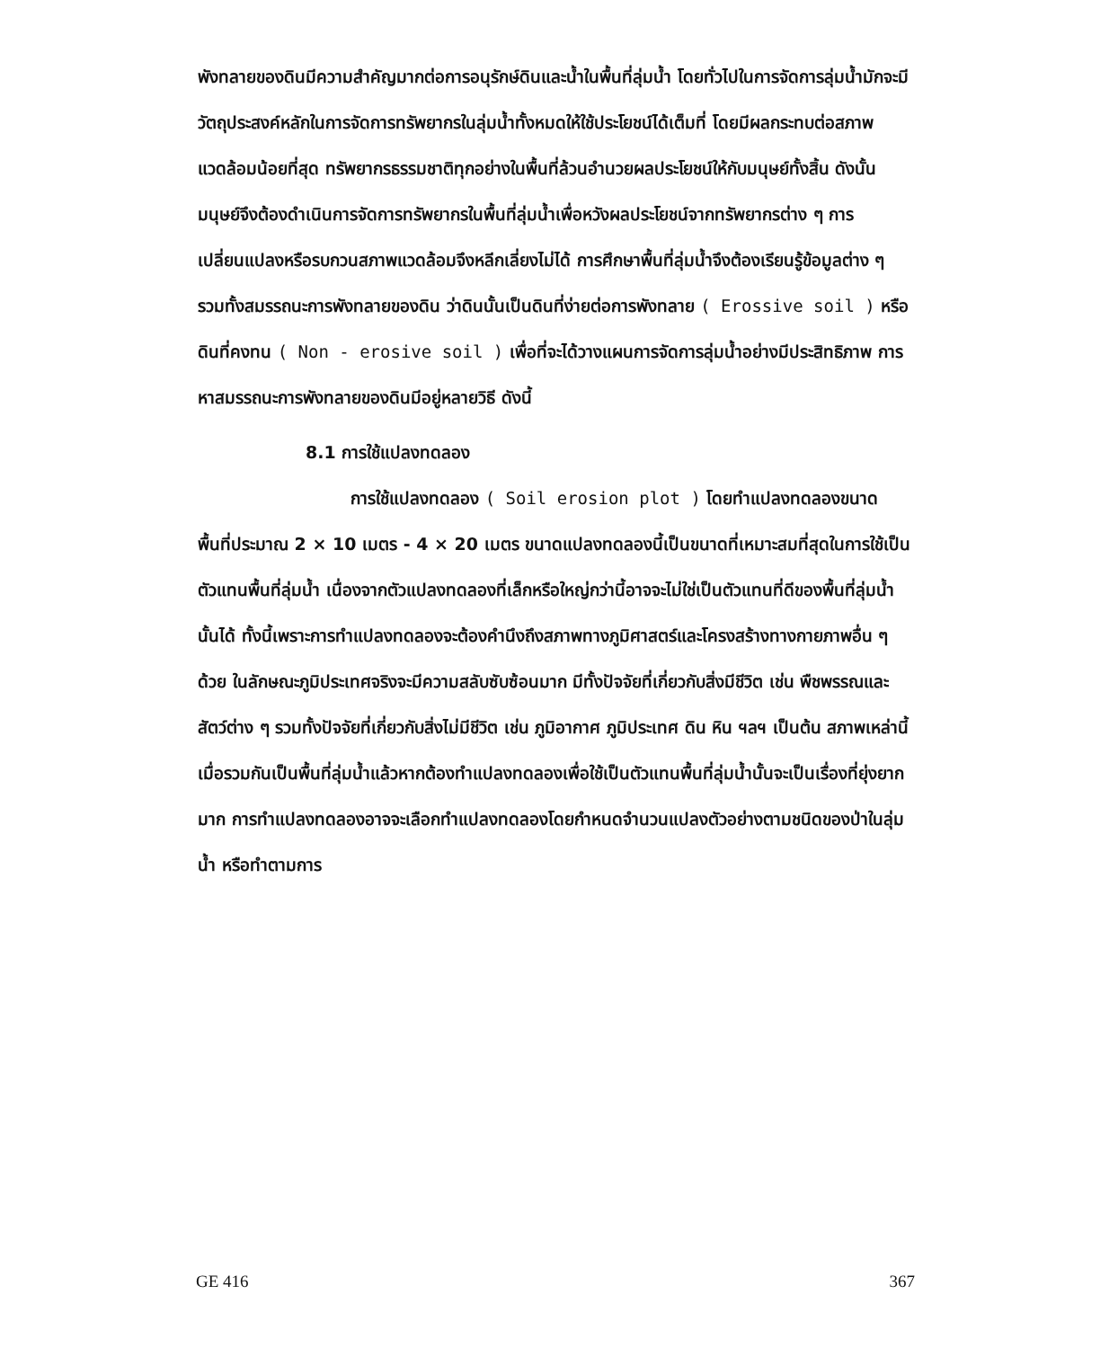พังทลายของดินมีความสำคัญมากต่อการอนุรักษ์ดินและน้ำในพื้นที่ลุ่มน้ำ โดยทั่วไปในการจัดการลุ่มน้ำมักจะมีวัตถุประสงค์หลักในการจัดการทรัพยากรในลุ่มน้ำทั้งหมดให้ใช้ประโยชน์ได้เต็มที่ โดยมีผลกระทบต่อสภาพแวดล้อมน้อยที่สุด ทรัพยากรธรรมชาติทุกอย่างในพื้นที่ล้วนอำนวยผลประโยชน์ให้กับมนุษย์ทั้งสิ้น ดังนั้น มนุษย์จึงต้องดำเนินการจัดการทรัพยากรในพื้นที่ลุ่มน้ำเพื่อหวังผลประโยชน์จากทรัพยากรต่าง ๆ การเปลี่ยนแปลงหรือรบกวนสภาพแวดล้อมจึงหลีกเลี่ยงไม่ได้ การศึกษาพื้นที่ลุ่มน้ำจึงต้องเรียนรู้ข้อมูลต่าง ๆ รวมทั้งสมรรถนะการพังทลายของดิน ว่าดินนั้นเป็นดินที่ง่ายต่อการพังทลาย ( Erossive soil ) หรือดินที่คงทน ( Non - erosive soil ) เพื่อที่จะได้วางแผนการจัดการลุ่มน้ำอย่างมีประสิทธิภาพ การหาสมรรถนะการพังทลายของดินมีอยู่หลายวิธี ดังนี้
8.1 การใช้แปลงทดลอง
การใช้แปลงทดลอง ( Soil erosion plot ) โดยทำแปลงทดลองขนาดพื้นที่ประมาณ 2 × 10 เมตร - 4 × 20 เมตร ขนาดแปลงทดลองนี้เป็นขนาดที่เหมาะสมที่สุดในการใช้เป็นตัวแทนพื้นที่ลุ่มน้ำ เนื่องจากตัวแปลงทดลองที่เล็กหรือใหญ่กว่านี้อาจจะไม่ใช่เป็นตัวแทนที่ดีของพื้นที่ลุ่มน้ำนั้นได้ ทั้งนี้เพราะการทำแปลงทดลองจะต้องคำนึงถึงสภาพทางภูมิศาสตร์และโครงสร้างทางกายภาพอื่น ๆ ด้วย ในลักษณะภูมิประเทศจริงจะมีความสลับซับซ้อนมาก มีทั้งปัจจัยที่เกี่ยวกับสิ่งมีชีวิต เช่น พืชพรรณและสัตว์ต่าง ๆ รวมทั้งปัจจัยที่เกี่ยวกับสิ่งไม่มีชีวิต เช่น ภูมิอากาศ ภูมิประเทศ ดิน หิน ฯลฯ เป็นต้น สภาพเหล่านี้เมื่อรวมกันเป็นพื้นที่ลุ่มน้ำแล้วหากต้องทำแปลงทดลองเพื่อใช้เป็นตัวแทนพื้นที่ลุ่มน้ำนั้นจะเป็นเรื่องที่ยุ่งยากมาก การทำแปลงทดลองอาจจะเลือกทำแปลงทดลองโดยกำหนดจำนวนแปลงตัวอย่างตามชนิดของป่าในลุ่มน้ำ หรือทำตามการ
GE 416 367